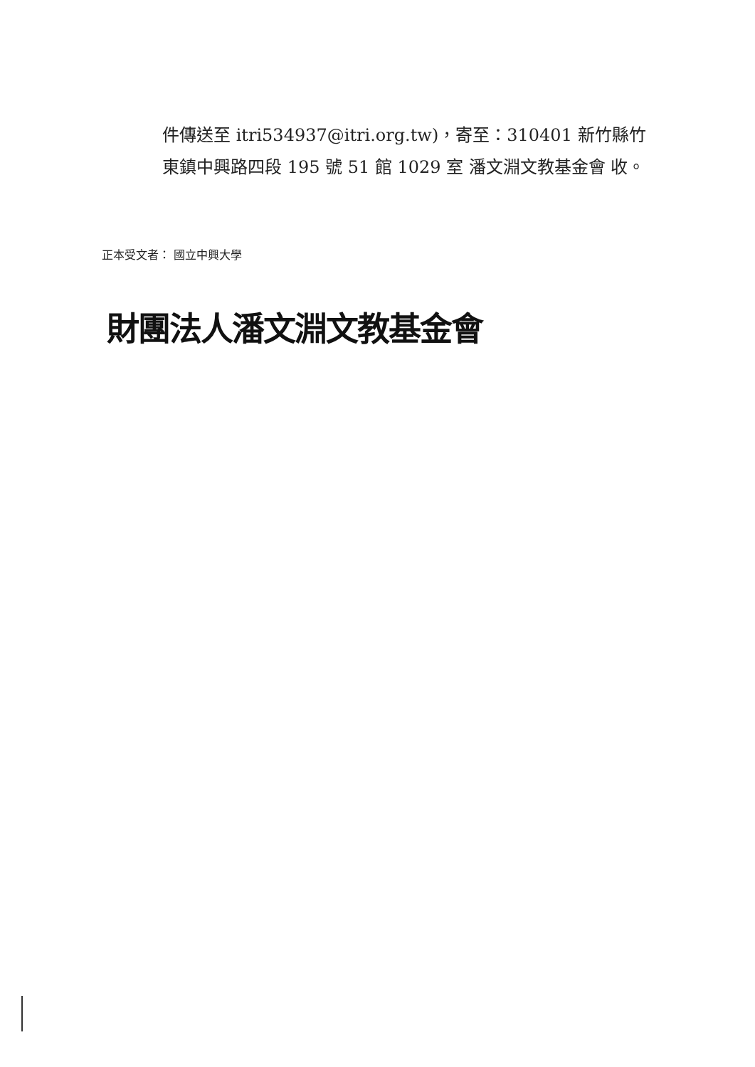件傳送至 itri534937@itri.org.tw)，寄至：310401 新竹縣竹東鎮中興路四段 195 號 51 館 1029 室 潘文淵文教基金會 收。
正本受文者： 國立中興大學
財團法人潘文淵文教基金會